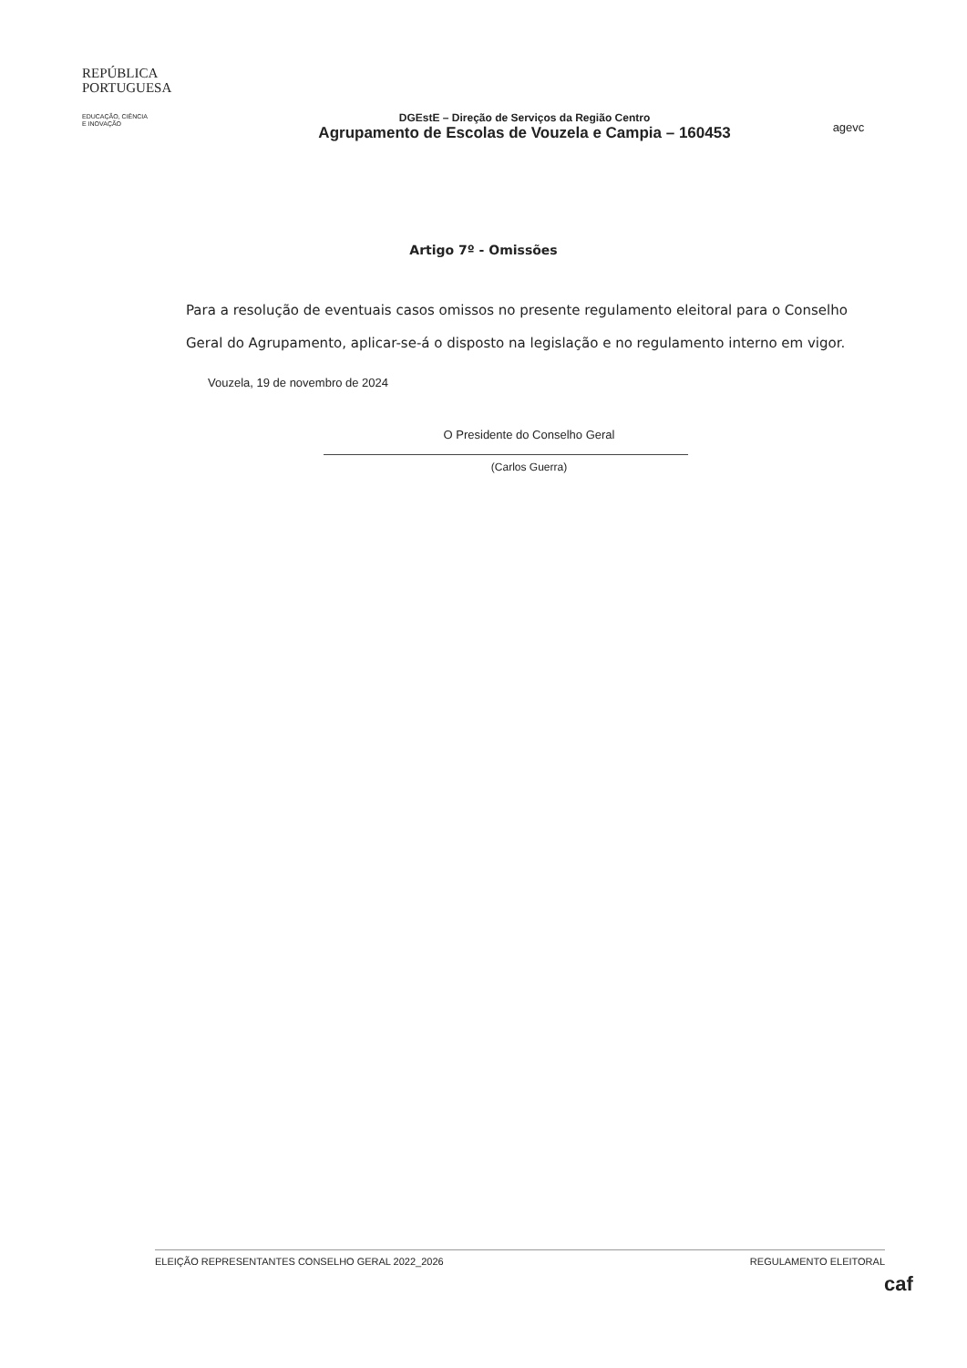REPÚBLICA
PORTUGUESA
EDUCAÇÃO, CIÊNCIA
E INOVAÇÃO
DGEstE – Direção de Serviços da Região Centro
Agrupamento de Escolas de Vouzela e Campia – 160453
agevc
Artigo 7º - Omissões
Para a resolução de eventuais casos omissos no presente regulamento eleitoral para o Conselho Geral do Agrupamento, aplicar-se-á o disposto na legislação e no regulamento interno em vigor.
Vouzela, 19 de novembro de 2024
O Presidente do Conselho Geral
(Carlos Guerra)
ELEIÇÃO REPRESENTANTES CONSELHO GERAL 2022_2026 REGULAMENTO ELEITORAL
caf